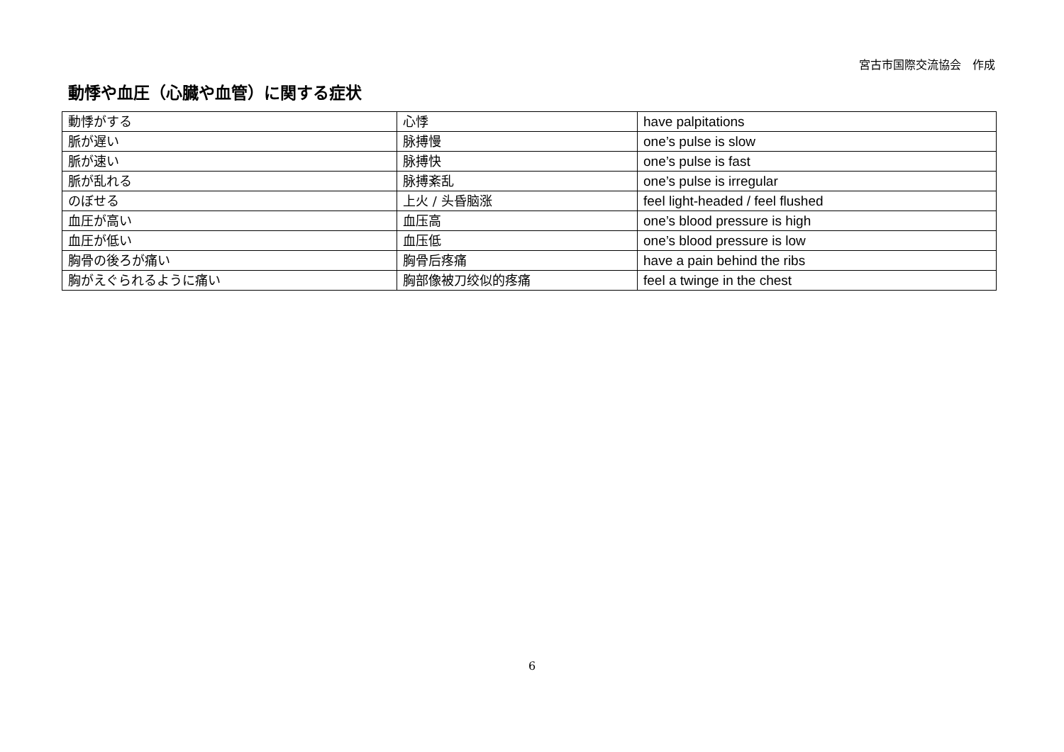宮古市国際交流協会　作成
動悸や血圧（心臓や血管）に関する症状
| 動悸がする | 心悸 | have palpitations |
| 脈が遅い | 脉搏慢 | one’s pulse is slow |
| 脈が速い | 脉搏快 | one’s pulse is fast |
| 脈が乱れる | 脉搏紊乱 | one’s pulse is irregular |
| のぼせる | 上火 / 头昏脑涨 | feel light-headed / feel flushed |
| 血圧が高い | 血压高 | one’s blood pressure is high |
| 血圧が低い | 血压低 | one’s blood pressure is low |
| 胸骨の後ろが痛い | 胸骨后疼痛 | have a pain behind the ribs |
| 胸がえぐられるように痛い | 胸部像被刀绞似的疼痛 | feel a twinge in the chest |
6